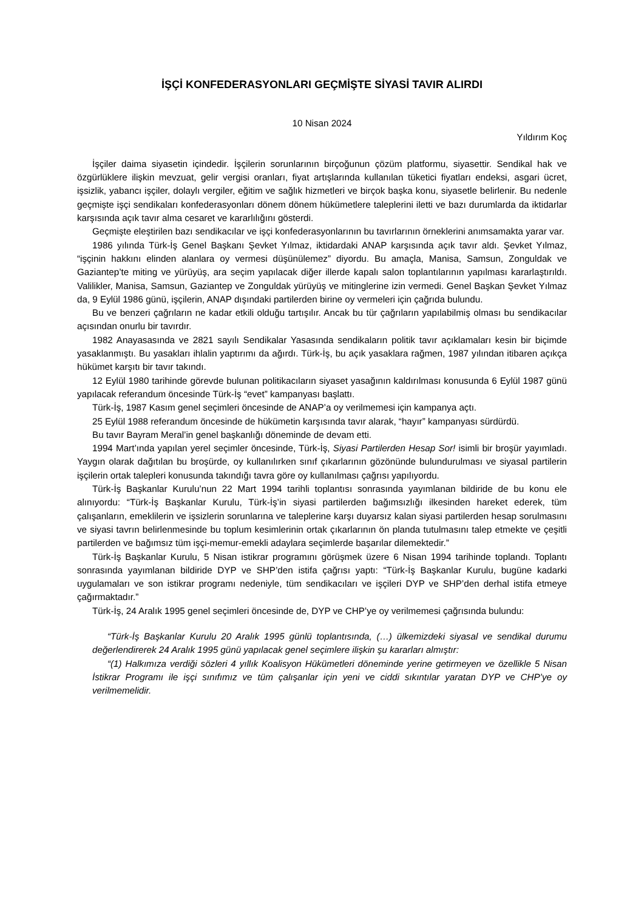İŞÇİ KONFEDERASYONLARI GEÇMİŞTE SİYASİ TAVIR ALIRDI
10 Nisan 2024
Yıldırım Koç
İşçiler daima siyasetin içindedir. İşçilerin sorunlarının birçoğunun çözüm platformu, siyasettir. Sendikal hak ve özgürlüklere ilişkin mevzuat, gelir vergisi oranları, fiyat artışlarında kullanılan tüketici fiyatları endeksi, asgari ücret, işsizlik, yabancı işçiler, dolaylı vergiler, eğitim ve sağlık hizmetleri ve birçok başka konu, siyasetle belirlenir. Bu nedenle geçmişte işçi sendikaları konfederasyonları dönem dönem hükümetlere taleplerini iletti ve bazı durumlarda da iktidarlar karşısında açık tavır alma cesaret ve kararlılığını gösterdi.
Geçmişte eleştirilen bazı sendikacılar ve işçi konfederasyonlarının bu tavırlarının örneklerini anımsamakta yarar var.
1986 yılında Türk-İş Genel Başkanı Şevket Yılmaz, iktidardaki ANAP karşısında açık tavır aldı. Şevket Yılmaz, “işçinin hakkını elinden alanlara oy vermesi düşünülemez” diyordu. Bu amaçla, Manisa, Samsun, Zonguldak ve Gaziantep’te miting ve yürüyüş, ara seçim yapılacak diğer illerde kapalı salon toplantılarının yapılması kararlaştırıldı. Valilikler, Manisa, Samsun, Gaziantep ve Zonguldak yürüyüş ve mitinglerine izin vermedi. Genel Başkan Şevket Yılmaz da, 9 Eylül 1986 günü, işçilerin, ANAP dışındaki partilerden birine oy vermeleri için çağrıda bulundu.
Bu ve benzeri çağrıların ne kadar etkili olduğu tartışılır. Ancak bu tür çağrıların yapılabilmiş olması bu sendikacılar açısından onurlu bir tavırdır.
1982 Anayasasında ve 2821 sayılı Sendikalar Yasasında sendikaların politik tavır açıklamaları kesin bir biçimde yasaklanmıştı. Bu yasakları ihlalin yaptırımı da ağırdı. Türk-İş, bu açık yasaklara rağmen, 1987 yılından itibaren açıkça hükümet karşıtı bir tavır takındı.
12 Eylül 1980 tarihinde görevde bulunan politikacıların siyaset yasağının kaldırılması konusunda 6 Eylül 1987 günü yapılacak referandum öncesinde Türk-İş “evet” kampanyası başlattı.
Türk-İş, 1987 Kasım genel seçimleri öncesinde de ANAP’a oy verilmemesi için kampanya açtı.
25 Eylül 1988 referandum öncesinde de hükümetin karşısında tavır alarak, “hayır” kampanyası sürdürdü.
Bu tavır Bayram Meral’in genel başkanlığı döneminde de devam etti.
1994 Mart’ında yapılan yerel seçimler öncesinde, Türk-İş, Siyasi Partilerden Hesap Sor! isimli bir broşür yayımladı. Yaygın olarak dağıtılan bu broşürde, oy kullanılırken sınıf çıkarlarının gözönünde bulundurulması ve siyasal partilerin işçilerin ortak talepleri konusunda takındığı tavra göre oy kullanılması çağrısı yapılıyordu.
Türk-İş Başkanlar Kurulu’nun 22 Mart 1994 tarihli toplantısı sonrasında yayımlanan bildiride de bu konu ele alınıyordu: “Türk-İş Başkanlar Kurulu, Türk-İş’in siyasi partilerden bağımsızlığı ilkesinden hareket ederek, tüm çalışanların, emeklilerin ve işsizlerin sorunlarına ve taleplerine karşı duyarsız kalan siyasi partilerden hesap sorulmasını ve siyasi tavrın belirlenmesinde bu toplum kesimlerinin ortak çıkarlarının ön planda tutulmasını talep etmekte ve çeşitli partilerden ve bağımsız tüm işçi-memur-emekli adaylara seçimlerde başarılar dilemektedir.”
Türk-İş Başkanlar Kurulu, 5 Nisan istikrar programını görüşmek üzere 6 Nisan 1994 tarihinde toplandı. Toplantı sonrasında yayımlanan bildiride DYP ve SHP’den istifa çağrısı yaptı: “Türk-İş Başkanlar Kurulu, bugüne kadarki uygulamaları ve son istikrar programı nedeniyle, tüm sendikacıları ve işçileri DYP ve SHP’den derhal istifa etmeye çağırmaktadır.”
Türk-İş, 24 Aralık 1995 genel seçimleri öncesinde de, DYP ve CHP’ye oy verilmemesi çağrısında bulundu:
“Türk-İş Başkanlar Kurulu 20 Aralık 1995 günlü toplantısında, (…) ülkemizdeki siyasal ve sendikal durumu değerlendirerek 24 Aralık 1995 günü yapılacak genel seçimlere ilişkin şu kararları almıştır:
“(1) Halkımıza verdiği sözleri 4 yıllık Koalisyon Hükümetleri döneminde yerine getirmeyen ve özellikle 5 Nisan İstikrar Programı ile işçi sınıfımız ve tüm çalışanlar için yeni ve ciddi sıkıntılar yaratan DYP ve CHP’ye oy verilmemelidir.